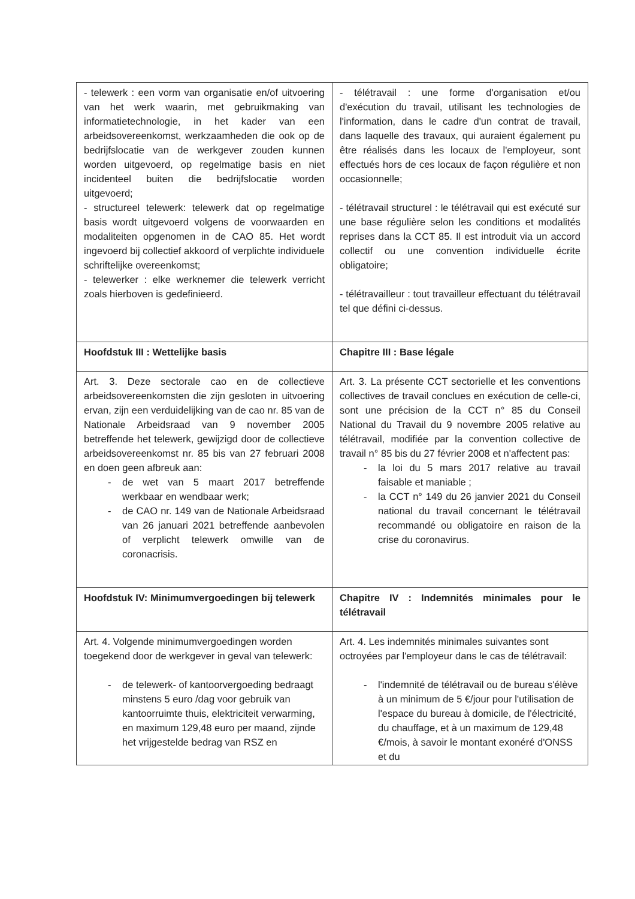| - telewerk : een vorm van organisatie en/of uitvoering van het werk waarin, met gebruikmaking van informatietechnologie, in het kader van een arbeidsovereenkomst, werkzaamheden die ook op de bedrijfslocatie van de werkgever zouden kunnen worden uitgevoerd, op regelmatige basis en niet incidenteel buiten die bedrijfslocatie worden uitgevoerd; - structureel telewerk: telewerk dat op regelmatige basis wordt uitgevoerd volgens de voorwaarden en modaliteiten opgenomen in de CAO 85. Het wordt ingevoerd bij collectief akkoord of verplichte individuele schriftelijke overeenkomst; - telewerker : elke werknemer die telewerk verricht zoals hierboven is gedefinieerd. | - télétravail : une forme d'organisation et/ou d'exécution du travail, utilisant les technologies de l'information, dans le cadre d'un contrat de travail, dans laquelle des travaux, qui auraient également pu être réalisés dans les locaux de l'employeur, sont effectués hors de ces locaux de façon régulière et non occasionnelle; - télétravail structurel : le télétravail qui est exécuté sur une base régulière selon les conditions et modalités reprises dans la CCT 85. Il est introduit via un accord collectif ou une convention individuelle écrite obligatoire; - télétravailleur : tout travailleur effectuant du télétravail tel que défini ci-dessus. |
| Hoofdstuk III : Wettelijke basis | Chapitre III : Base légale |
| Art. 3. Deze sectorale cao en de collectieve arbeidsovereenkomsten die zijn gesloten in uitvoering ervan, zijn een verduidelijking van de cao nr. 85 van de Nationale Arbeidsraad van 9 november 2005 betreffende het telewerk, gewijzigd door de collectieve arbeidsovereenkomst nr. 85 bis van 27 februari 2008 en doen geen afbreuk aan: - de wet van 5 maart 2017 betreffende werkbaar en wendbaar werk; - de CAO nr. 149 van de Nationale Arbeidsraad van 26 januari 2021 betreffende aanbevolen of verplicht telewerk omwille van de coronacrisis. | Art. 3. La présente CCT sectorielle et les conventions collectives de travail conclues en exécution de celle-ci, sont une précision de la CCT n° 85 du Conseil National du Travail du 9 novembre 2005 relative au télétravail, modifiée par la convention collective de travail n° 85 bis du 27 février 2008 et n'affectent pas: - la loi du 5 mars 2017 relative au travail faisable et maniable ; - la CCT n° 149 du 26 janvier 2021 du Conseil national du travail concernant le télétravail recommandé ou obligatoire en raison de la crise du coronavirus. |
| Hoofdstuk IV: Minimumvergoedingen bij telewerk | Chapitre IV : Indemnités minimales pour le télétravail |
| Art. 4. Volgende minimumvergoedingen worden toegekend door de werkgever in geval van telewerk: - de telewerk- of kantoorvergoeding bedraagt minstens 5 euro /dag voor gebruik van kantoorruimte thuis, elektriciteit verwarming, en maximum 129,48 euro per maand, zijnde het vrijgestelde bedrag van RSZ en | Art. 4. Les indemnités minimales suivantes sont octroyées par l'employeur dans le cas de télétravail: - l'indemnité de télétravail ou de bureau s'élève à un minimum de 5 €/jour pour l'utilisation de l'espace du bureau à domicile, de l'électricité, du chauffage, et à un maximum de 129,48 €/mois, à savoir le montant exonéré d'ONSS et du |